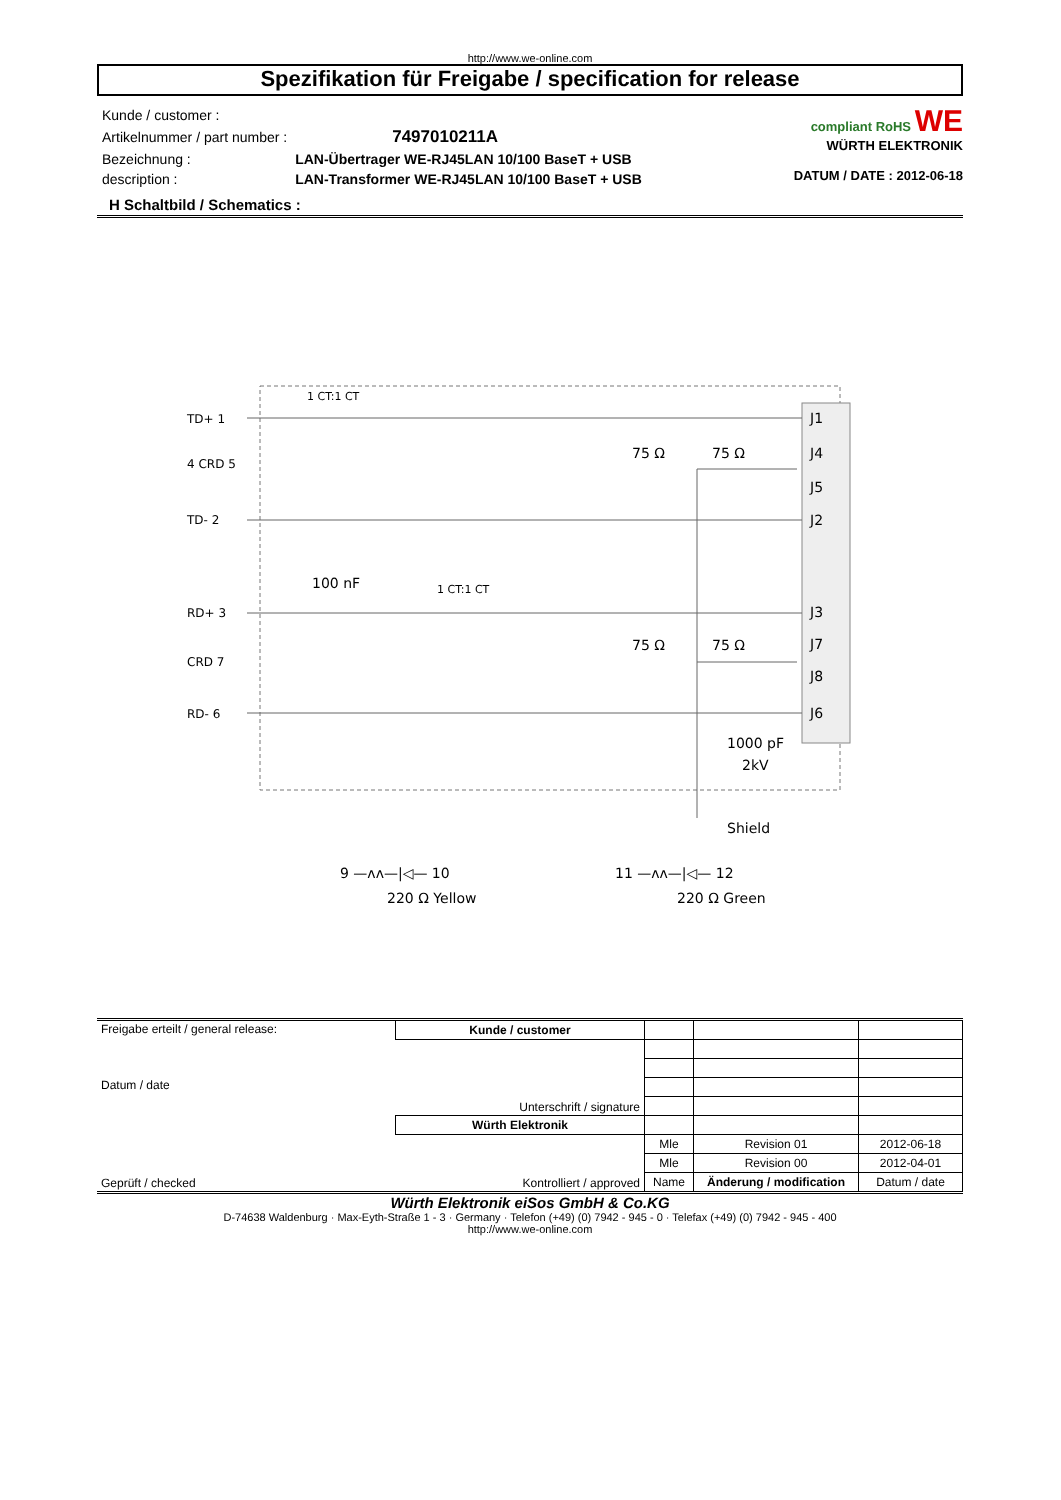http://www.we-online.com
Spezifikation für Freigabe / specification for release
| Kunde / customer : | |
| Artikelnummer / part number : | 7497010211A |
| Bezeichnung : | LAN-Übertrager WE-RJ45LAN 10/100 BaseT + USB |
| description : | LAN-Transformer WE-RJ45LAN 10/100 BaseT + USB |
compliant RoHS WE
WÜRTH ELEKTRONIK
DATUM / DATE : 2012-06-18
H Schaltbild / Schematics :
TD+ 1
4 CRD 5
TD- 2
RD+ 3
CRD 7
RD- 6
1 CT:1 CT
1 CT:1 CT
100 nF
75 Ω
75 Ω
75 Ω
75 Ω
J1
J4
J5
J2
J3
J7
J8
J6
1000 pF
2kV
Shield
9 —ᴧᴧ—|◁— 10
220 Ω Yellow
11 —ᴧᴧ—|◁— 12
220 Ω Green
| Freigabe erteilt / general release: Datum / date | Kunde / customer | | | |
| | Unterschrift / signature | | | |
| Geprüft / checked | Würth Elektronik | | | |
| | Kontrolliert / approved | Mle | Revision 01 | 2012-06-18 |
| | | Mle | Revision 00 | 2012-04-01 |
| | | Name | Änderung / modification | Datum / date |
Würth Elektronik eiSos GmbH & Co.KG
D-74638 Waldenburg · Max-Eyth-Straße 1 - 3 · Germany · Telefon (+49) (0) 7942 - 945 - 0 · Telefax (+49) (0) 7942 - 945 - 400
http://www.we-online.com